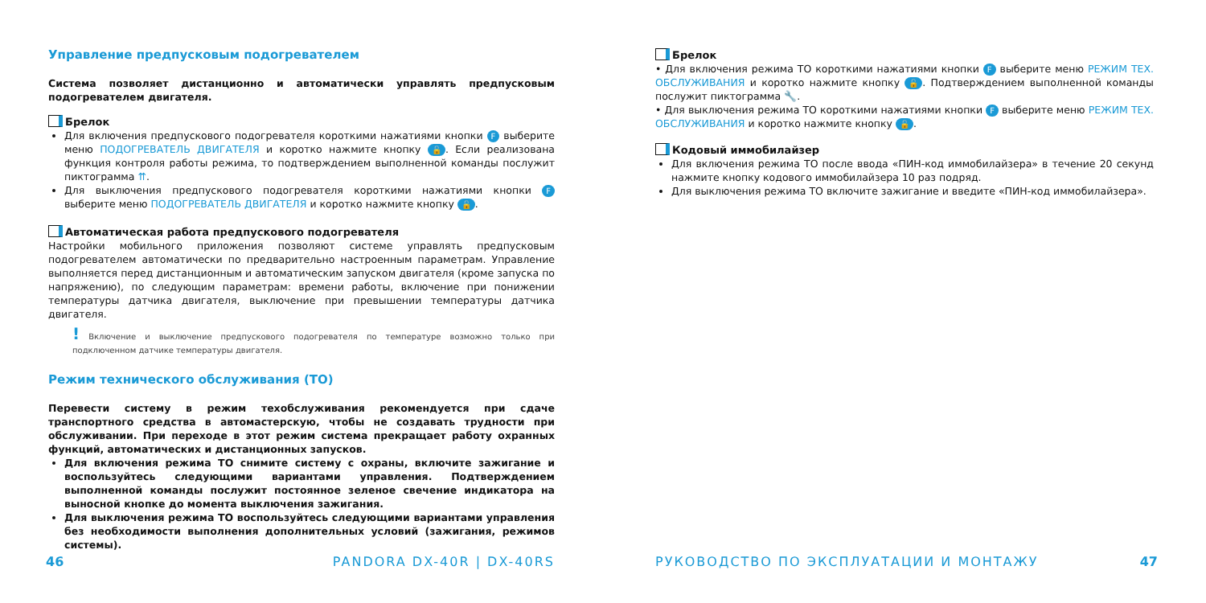Управление предпусковым подогревателем
Система позволяет дистанционно и автоматически управлять предпусковым подогревателем двигателя.
Брелок
Для включения предпускового подогревателя короткими нажатиями кнопки F выберите меню ПОДОГРЕВАТЕЛЬ ДВИГАТЕЛЯ и коротко нажмите кнопку 🔓. Если реализована функция контроля работы режима, то подтверждением выполненной команды послужит пиктограмма ⇈.
Для выключения предпускового подогревателя короткими нажатиями кнопки F выберите меню ПОДОГРЕВАТЕЛЬ ДВИГАТЕЛЯ и коротко нажмите кнопку 🔓.
Автоматическая работа предпускового подогревателя
Настройки мобильного приложения позволяют системе управлять предпусковым подогревателем автоматически по предварительно настроенным параметрам. Управление выполняется перед дистанционным и автоматическим запуском двигателя (кроме запуска по напряжению), по следующим параметрам: времени работы, включение при понижении температуры датчика двигателя, выключение при превышении температуры датчика двигателя.
! Включение и выключение предпускового подогревателя по температуре возможно только при подключенном датчике температуры двигателя.
Режим технического обслуживания (ТО)
Перевести систему в режим техобслуживания рекомендуется при сдаче транспортного средства в автомастерскую, чтобы не создавать трудности при обслуживании. При переходе в этот режим система прекращает работу охранных функций, автоматических и дистанционных запусков.
Для включения режима ТО снимите систему с охраны, включите зажигание и воспользуйтесь следующими вариантами управления. Подтверждением выполненной команды послужит постоянное зеленое свечение индикатора на выносной кнопке до момента выключения зажигания.
Для выключения режима ТО воспользуйтесь следующими вариантами управления без необходимости выполнения дополнительных условий (зажигания, режимов системы).
Брелок
• Для включения режима ТО короткими нажатиями кнопки F выберите меню РЕЖИМ ТЕХ. ОБСЛУЖИВАНИЯ и коротко нажмите кнопку 🔓. Подтверждением выполненной команды послужит пиктограмма 🔧.
• Для выключения режима ТО короткими нажатиями кнопки F выберите меню РЕЖИМ ТЕХ. ОБСЛУЖИВАНИЯ и коротко нажмите кнопку 🔓.
Кодовый иммобилайзер
Для включения режима ТО после ввода «ПИН-код иммобилайзера» в течение 20 секунд нажмите кнопку кодового иммобилайзера 10 раз подряд.
Для выключения режима ТО включите зажигание и введите «ПИН-код иммобилайзера».
46 PANDORA DX-40R | DX-40RS РУКОВОДСТВО ПО ЭКСПЛУАТАЦИИ И МОНТАЖУ 47